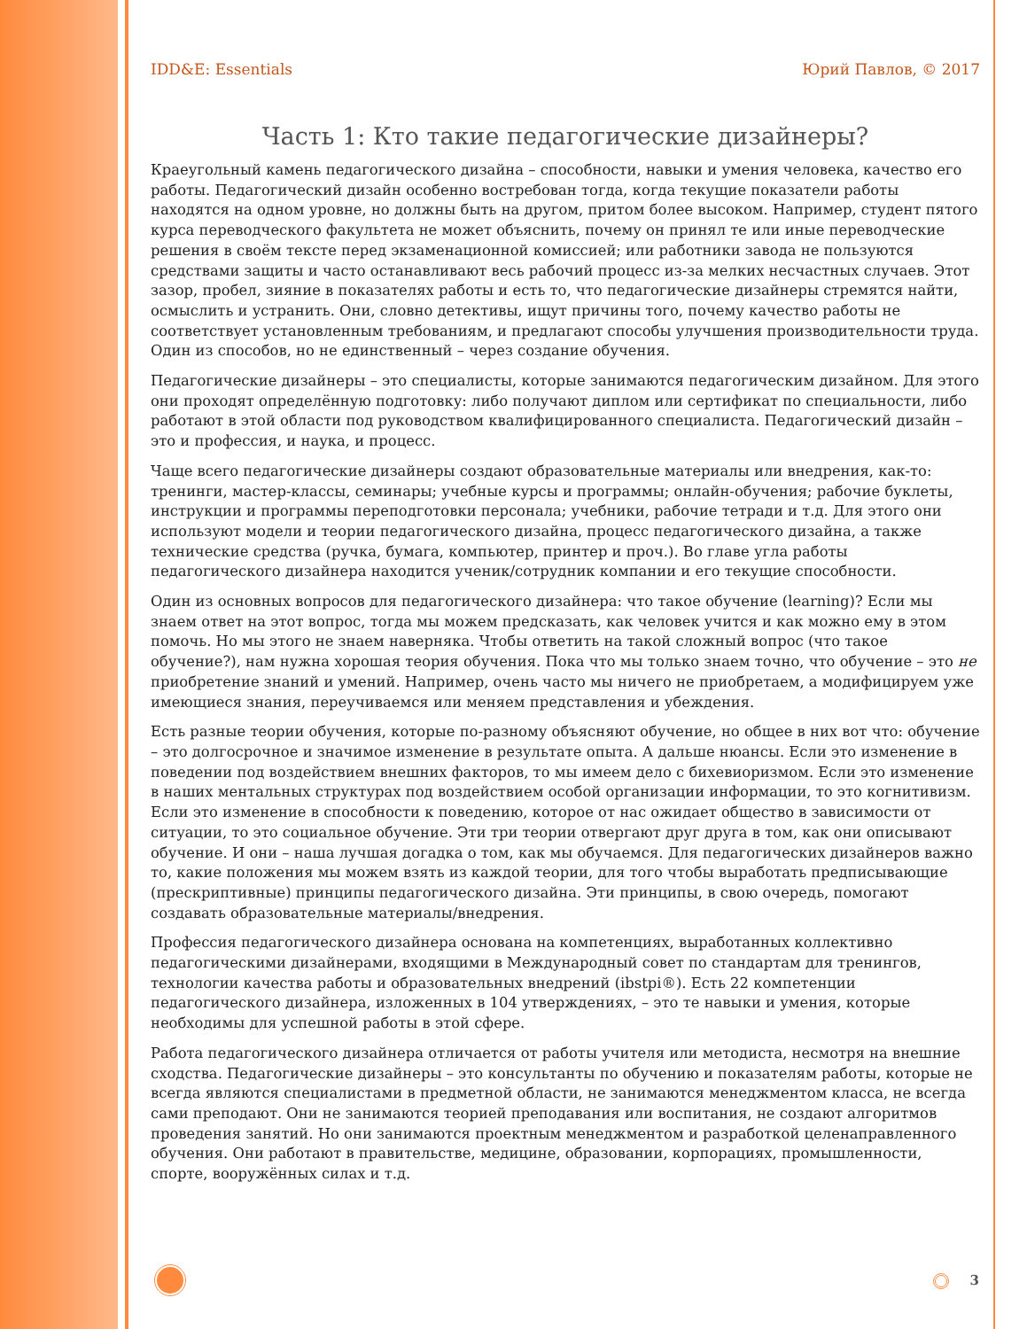IDD&E: Essentials Юрий Павлов, © 2017
Часть 1: Кто такие педагогические дизайнеры?
Краеугольный камень педагогического дизайна – способности, навыки и умения человека, качество его работы. Педагогический дизайн особенно востребован тогда, когда текущие показатели работы находятся на одном уровне, но должны быть на другом, притом более высоком. Например, студент пятого курса переводческого факультета не может объяснить, почему он принял те или иные переводческие решения в своём тексте перед экзаменационной комиссией; или работники завода не пользуются средствами защиты и часто останавливают весь рабочий процесс из-за мелких несчастных случаев. Этот зазор, пробел, зияние в показателях работы и есть то, что педагогические дизайнеры стремятся найти, осмыслить и устранить. Они, словно детективы, ищут причины того, почему качество работы не соответствует установленным требованиям, и предлагают способы улучшения производительности труда. Один из способов, но не единственный – через создание обучения.
Педагогические дизайнеры – это специалисты, которые занимаются педагогическим дизайном. Для этого они проходят определённую подготовку: либо получают диплом или сертификат по специальности, либо работают в этой области под руководством квалифицированного специалиста. Педагогический дизайн – это и профессия, и наука, и процесс.
Чаще всего педагогические дизайнеры создают образовательные материалы или внедрения, как-то: тренинги, мастер-классы, семинары; учебные курсы и программы; онлайн-обучения; рабочие буклеты, инструкции и программы переподготовки персонала; учебники, рабочие тетради и т.д. Для этого они используют модели и теории педагогического дизайна, процесс педагогического дизайна, а также технические средства (ручка, бумага, компьютер, принтер и проч.). Во главе угла работы педагогического дизайнера находится ученик/сотрудник компании и его текущие способности.
Один из основных вопросов для педагогического дизайнера: что такое обучение (learning)? Если мы знаем ответ на этот вопрос, тогда мы можем предсказать, как человек учится и как можно ему в этом помочь. Но мы этого не знаем наверняка. Чтобы ответить на такой сложный вопрос (что такое обучение?), нам нужна хорошая теория обучения. Пока что мы только знаем точно, что обучение – это не приобретение знаний и умений. Например, очень часто мы ничего не приобретаем, а модифицируем уже имеющиеся знания, переучиваемся или меняем представления и убеждения.
Есть разные теории обучения, которые по-разному объясняют обучение, но общее в них вот что: обучение – это долгосрочное и значимое изменение в результате опыта. А дальше нюансы. Если это изменение в поведении под воздействием внешних факторов, то мы имеем дело с бихевиоризмом. Если это изменение в наших ментальных структурах под воздействием особой организации информации, то это когнитивизм. Если это изменение в способности к поведению, которое от нас ожидает общество в зависимости от ситуации, то это социальное обучение. Эти три теории отвергают друг друга в том, как они описывают обучение. И они – наша лучшая догадка о том, как мы обучаемся. Для педагогических дизайнеров важно то, какие положения мы можем взять из каждой теории, для того чтобы выработать предписывающие (прескриптивные) принципы педагогического дизайна. Эти принципы, в свою очередь, помогают создавать образовательные материалы/внедрения.
Профессия педагогического дизайнера основана на компетенциях, выработанных коллективно педагогическими дизайнерами, входящими в Международный совет по стандартам для тренингов, технологии качества работы и образовательных внедрений (ibstpi®). Есть 22 компетенции педагогического дизайнера, изложенных в 104 утверждениях, – это те навыки и умения, которые необходимы для успешной работы в этой сфере.
Работа педагогического дизайнера отличается от работы учителя или методиста, несмотря на внешние сходства. Педагогические дизайнеры – это консультанты по обучению и показателям работы, которые не всегда являются специалистами в предметной области, не занимаются менеджментом класса, не всегда сами преподают. Они не занимаются теорией преподавания или воспитания, не создают алгоритмов проведения занятий. Но они занимаются проектным менеджментом и разработкой целенаправленного обучения. Они работают в правительстве, медицине, образовании, корпорациях, промышленности, спорте, вооружённых силах и т.д.
3